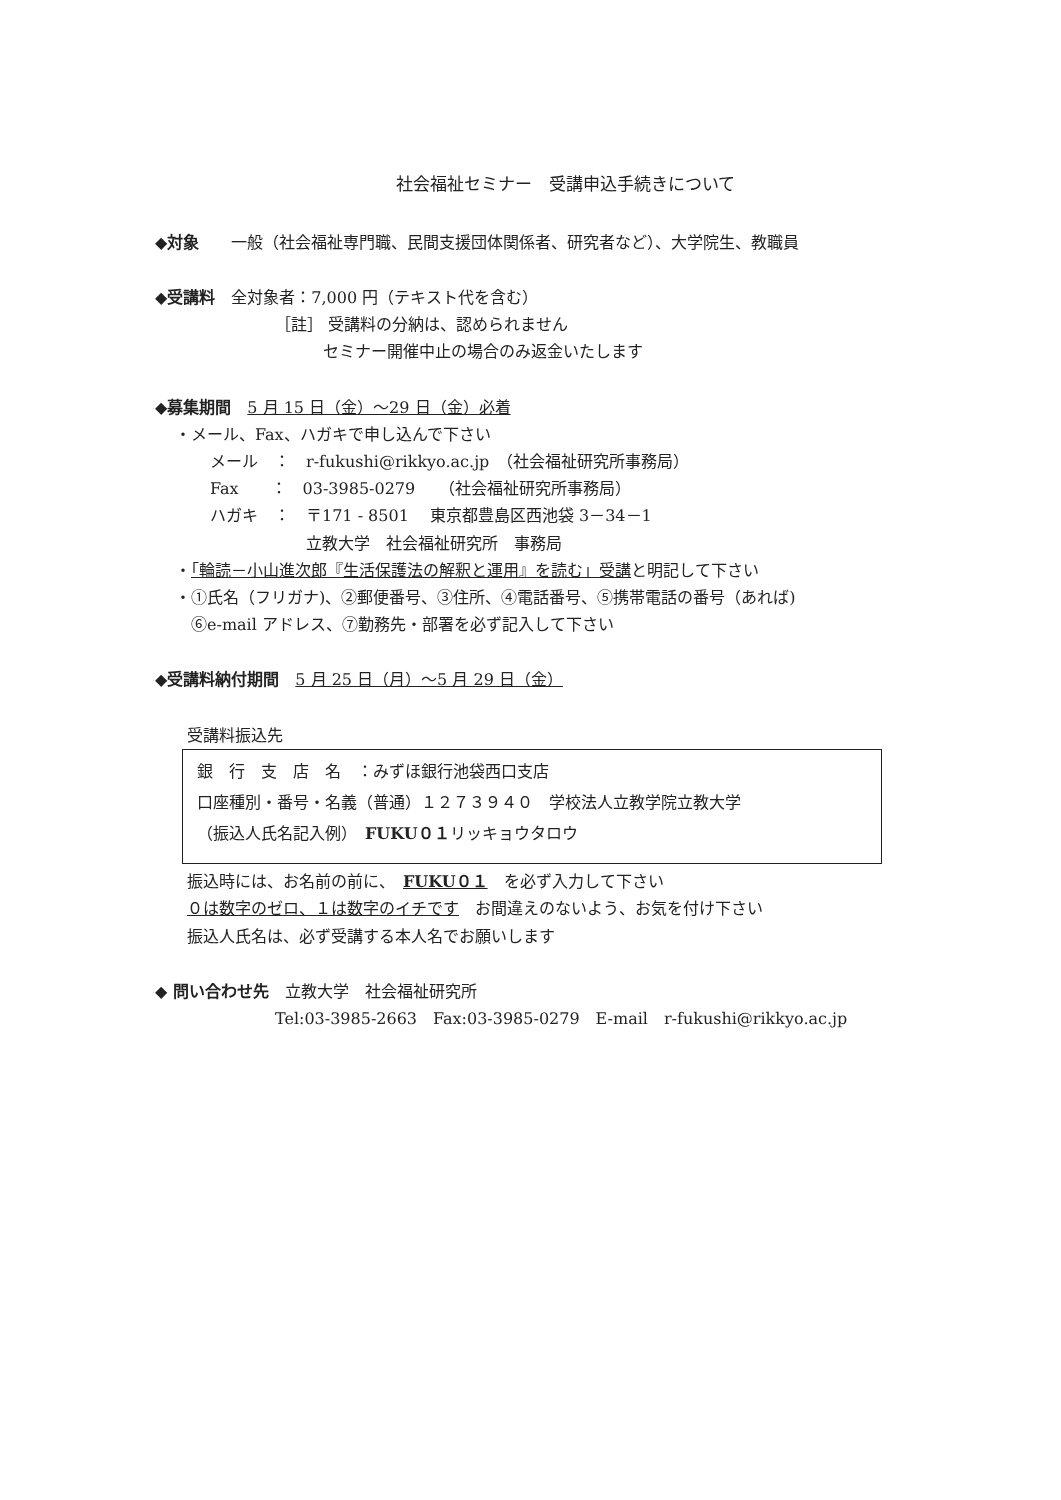社会福祉セミナー　受講申込手続きについて
◆対象　　一般（社会福祉専門職、民間支援団体関係者、研究者など）、大学院生、教職員
◆受講料　全対象者：7,000 円（テキスト代を含む）
［註］ 受講料の分納は、認められません
　　　セミナー開催中止の場合のみ返金いたします
◆募集期間　5 月 15 日（金）～29 日（金）必着
・メール、Fax、ハガキで申し込んで下さい
メール　：　r-fukushi@rikkyo.ac.jp　（社会福祉研究所事務局）
Fax　　：　03-3985-0279　　（社会福祉研究所事務局）
ハガキ　：　〒171 - 8501　 東京都豊島区西池袋 3－34－1
　　　　　　立教大学　社会福祉研究所　事務局
・「輪読－小山進次郎『生活保護法の解釈と運用』を読む」受講と明記して下さい
・①氏名（フリガナ)、②郵便番号、③住所、④電話番号、⑤携帯電話の番号（あれば)
　⑥e-mail アドレス、⑦勤務先・部署を必ず記入して下さい
◆受講料納付期間　5 月 25 日（月）～5 月 29 日（金）
受講料振込先
銀　行　支　店　名　：みずほ銀行池袋西口支店
口座種別・番号・名義（普通）１２７３９４０　学校法人立教学院立教大学
（振込人氏名記入例）　FUKU０１リッキョウタロウ
振込時には、お名前の前に、　FUKU０１　を必ず入力して下さい
０は数字のゼロ、１は数字のイチです　お間違えのないよう、お気を付け下さい
振込人氏名は、必ず受講する本人名でお願いします
◆ 問い合わせ先　立教大学　社会福祉研究所
Tel:03-3985-2663　Fax:03-3985-0279　E-mail　r-fukushi@rikkyo.ac.jp